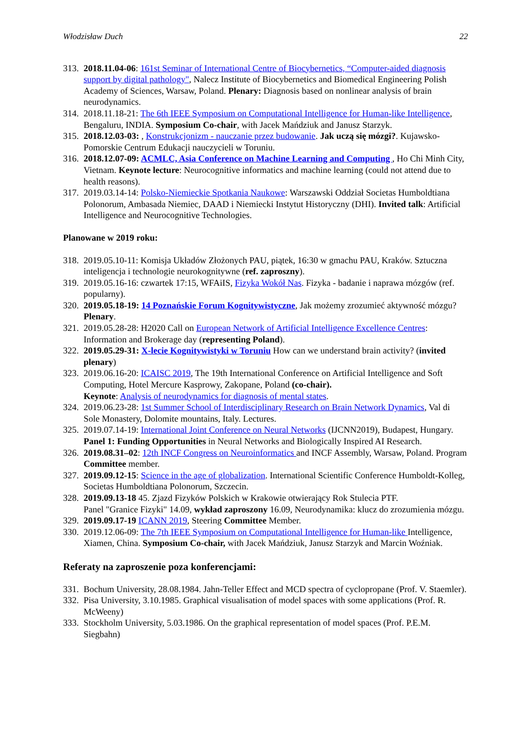Włodzisław Duch 22
313.
2018.11.04-06: 161st Seminar of International Centre of Biocybernetics, “Computer-aided diagnosis support by digital pathology", Nalecz Institute of Biocybernetics and Biomedical Engineering Polish Academy of Sciences, Warsaw, Poland. Plenary: Diagnosis based on nonlinear analysis of brain neurodynamics.
314.
2018.11.18-21: The 6th IEEE Symposium on Computational Intelligence for Human-like Intelligence, Bengaluru, INDIA. Symposium Co-chair, with Jacek Mańdziuk and Janusz Starzyk.
315.
2018.12.03-03: , Konstrukcjonizm - nauczanie przez budowanie. Jak uczą się mózgi?. Kujawsko-Pomorskie Centrum Edukacji nauczycieli w Toruniu.
316.
2018.12.07-09: ACMLC, Asia Conference on Machine Learning and Computing , Ho Chi Minh City, Vietnam. Keynote lecture: Neurocognitive informatics and machine learning (could not attend due to health reasons).
317.
2019.03.14-14: Polsko-Niemieckie Spotkania Naukowe: Warszawski Oddział Societas Humboldtiana Polonorum, Ambasada Niemiec, DAAD i Niemiecki Instytut Historyczny (DHI). Invited talk: Artificial Intelligence and Neurocognitive Technologies.
Planowane w 2019 roku:
318.
2019.05.10-11: Komisja Układów Złożonych PAU, piątek, 16:30 w gmachu PAU, Kraków. Sztuczna inteligencja i technologie neurokognitywne (ref. zaproszny).
319.
2019.05.16-16: czwartek 17:15, WFAiIS, Fizyka Wokół Nas. Fizyka - badanie i naprawa mózgów (ref. popularny).
320.
2019.05.18-19: 14 Poznańskie Forum Kognitywistyczne, Jak możemy zrozumieć aktywność mózgu? Plenary.
321.
2019.05.28-28: H2020 Call on European Network of Artificial Intelligence Excellence Centres: Information and Brokerage day (representing Poland).
322.
2019.05.29-31: X-lecie Kognitywistyki w Toruniu How can we understand brain activity? (invited plenary)
323.
2019.06.16-20: ICAISC 2019, The 19th International Conference on Artificial Intelligence and Soft Computing, Hotel Mercure Kasprowy, Zakopane, Poland (co-chair).
Keynote: Analysis of neurodynamics for diagnosis of mental states.
324.
2019.06.23-28: 1st Summer School of Interdisciplinary Research on Brain Network Dynamics, Val di Sole Monastery, Dolomite mountains, Italy. Lectures.
325.
2019.07.14-19: International Joint Conference on Neural Networks (IJCNN2019), Budapest, Hungary. Panel 1: Funding Opportunities in Neural Networks and Biologically Inspired AI Research.
326.
2019.08.31–02: 12th INCF Congress on Neuroinformatics and INCF Assembly, Warsaw, Poland. Program Committee member.
327.
2019.09.12-15: Science in the age of globalization. International Scientific Conference Humboldt-Kolleg, Societas Humboldtiana Polonorum, Szczecin.
328.
2019.09.13-18 45. Zjazd Fizyków Polskich w Krakowie otwierający Rok Stulecia PTF.
Panel "Granice Fizyki" 14.09, wykład zaproszony 16.09, Neurodynamika: klucz do zrozumienia mózgu.
329.
2019.09.17-19 ICANN 2019, Steering Committee Member.
330.
2019.12.06-09: The 7th IEEE Symposium on Computational Intelligence for Human-like Intelligence, Xiamen, China. Symposium Co-chair, with Jacek Mańdziuk, Janusz Starzyk and Marcin Woźniak.
Referaty na zaproszenie poza konferencjami:
331.
Bochum University, 28.08.1984. Jahn-Teller Effect and MCD spectra of cyclopropane (Prof. V. Staemler).
332.
Pisa University, 3.10.1985. Graphical visualisation of model spaces with some applications (Prof. R. McWeeny)
333.
Stockholm University, 5.03.1986. On the graphical representation of model spaces (Prof. P.E.M. Siegbahn)